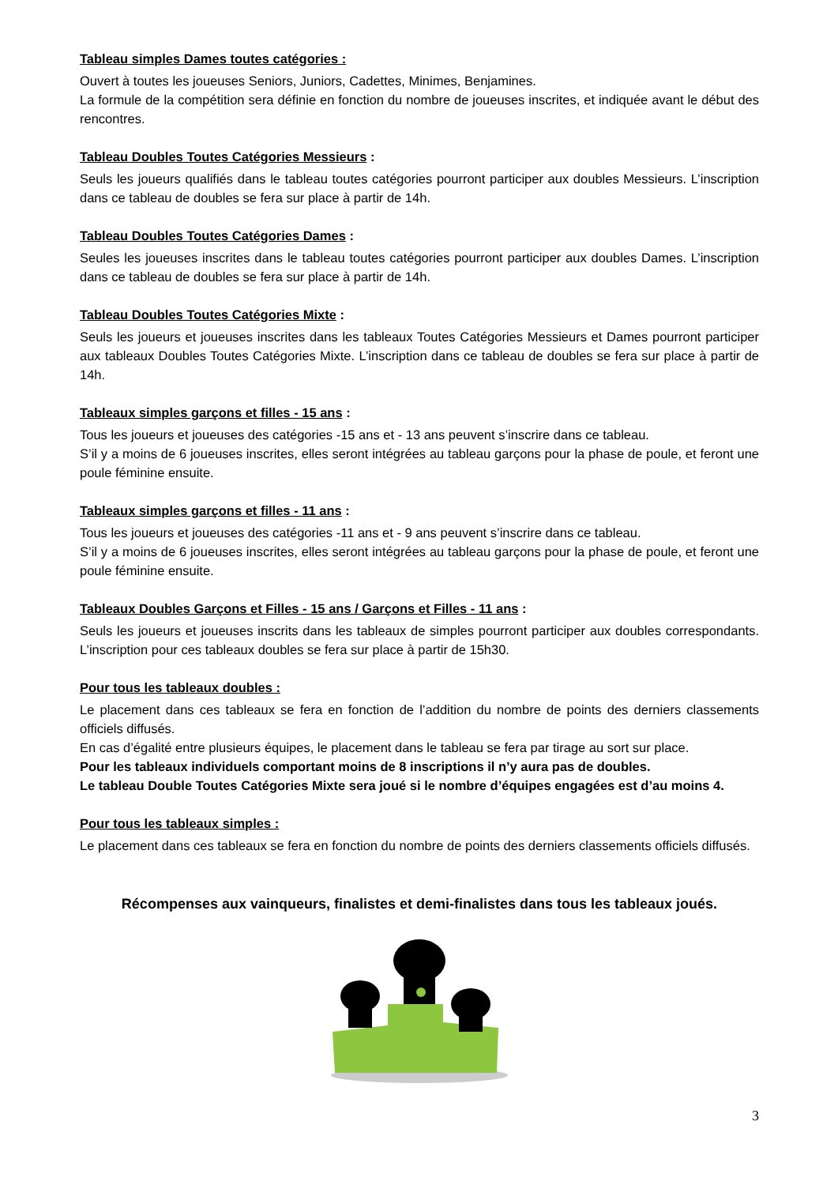Tableau simples Dames toutes catégories :
Ouvert à toutes les joueuses Seniors, Juniors, Cadettes, Minimes, Benjamines.
La formule de la compétition sera définie en fonction du nombre de joueuses inscrites, et indiquée avant le début des rencontres.
Tableau Doubles Toutes Catégories Messieurs :
Seuls les joueurs qualifiés dans le tableau toutes catégories pourront participer aux doubles Messieurs. L’inscription dans ce tableau de doubles se fera sur place à partir de 14h.
Tableau Doubles Toutes Catégories Dames :
Seules les joueuses inscrites dans le tableau toutes catégories pourront participer aux doubles Dames. L’inscription dans ce tableau de doubles se fera sur place à partir de 14h.
Tableau Doubles Toutes Catégories Mixte :
Seuls les joueurs et joueuses inscrites dans les tableaux Toutes Catégories Messieurs et Dames pourront participer aux tableaux Doubles Toutes Catégories Mixte. L’inscription dans ce tableau de doubles se fera sur place à partir de 14h.
Tableaux simples garçons et filles - 15 ans :
Tous les joueurs et joueuses des catégories -15 ans et - 13 ans peuvent s’inscrire dans ce tableau.
S’il y a moins de 6 joueuses inscrites, elles seront intégrées au tableau garçons pour la phase de poule, et feront une poule féminine ensuite.
Tableaux simples garçons et filles - 11 ans :
Tous les joueurs et joueuses des catégories -11 ans et - 9 ans peuvent s’inscrire dans ce tableau.
S’il y a moins de 6 joueuses inscrites, elles seront intégrées au tableau garçons pour la phase de poule, et feront une poule féminine ensuite.
Tableaux Doubles Garçons et Filles - 15 ans / Garçons et Filles - 11 ans :
Seuls les joueurs et joueuses inscrits dans les tableaux de simples pourront participer aux doubles correspondants. L’inscription pour ces tableaux doubles se fera sur place à partir de 15h30.
Pour tous les tableaux doubles :
Le placement dans ces tableaux se fera en fonction de l’addition du nombre de points des derniers classements officiels diffusés.
En cas d’égalité entre plusieurs équipes, le placement dans le tableau se fera par tirage au sort sur place.
Pour les tableaux individuels comportant moins de 8 inscriptions il n’y aura pas de doubles.
Le tableau Double Toutes Catégories Mixte sera joué si le nombre d’équipes engagées est d’au moins 4.
Pour tous les tableaux simples :
Le placement dans ces tableaux se fera en fonction du nombre de points des derniers classements officiels diffusés.
Récompenses aux vainqueurs, finalistes et demi-finalistes dans tous les tableaux joués.
3